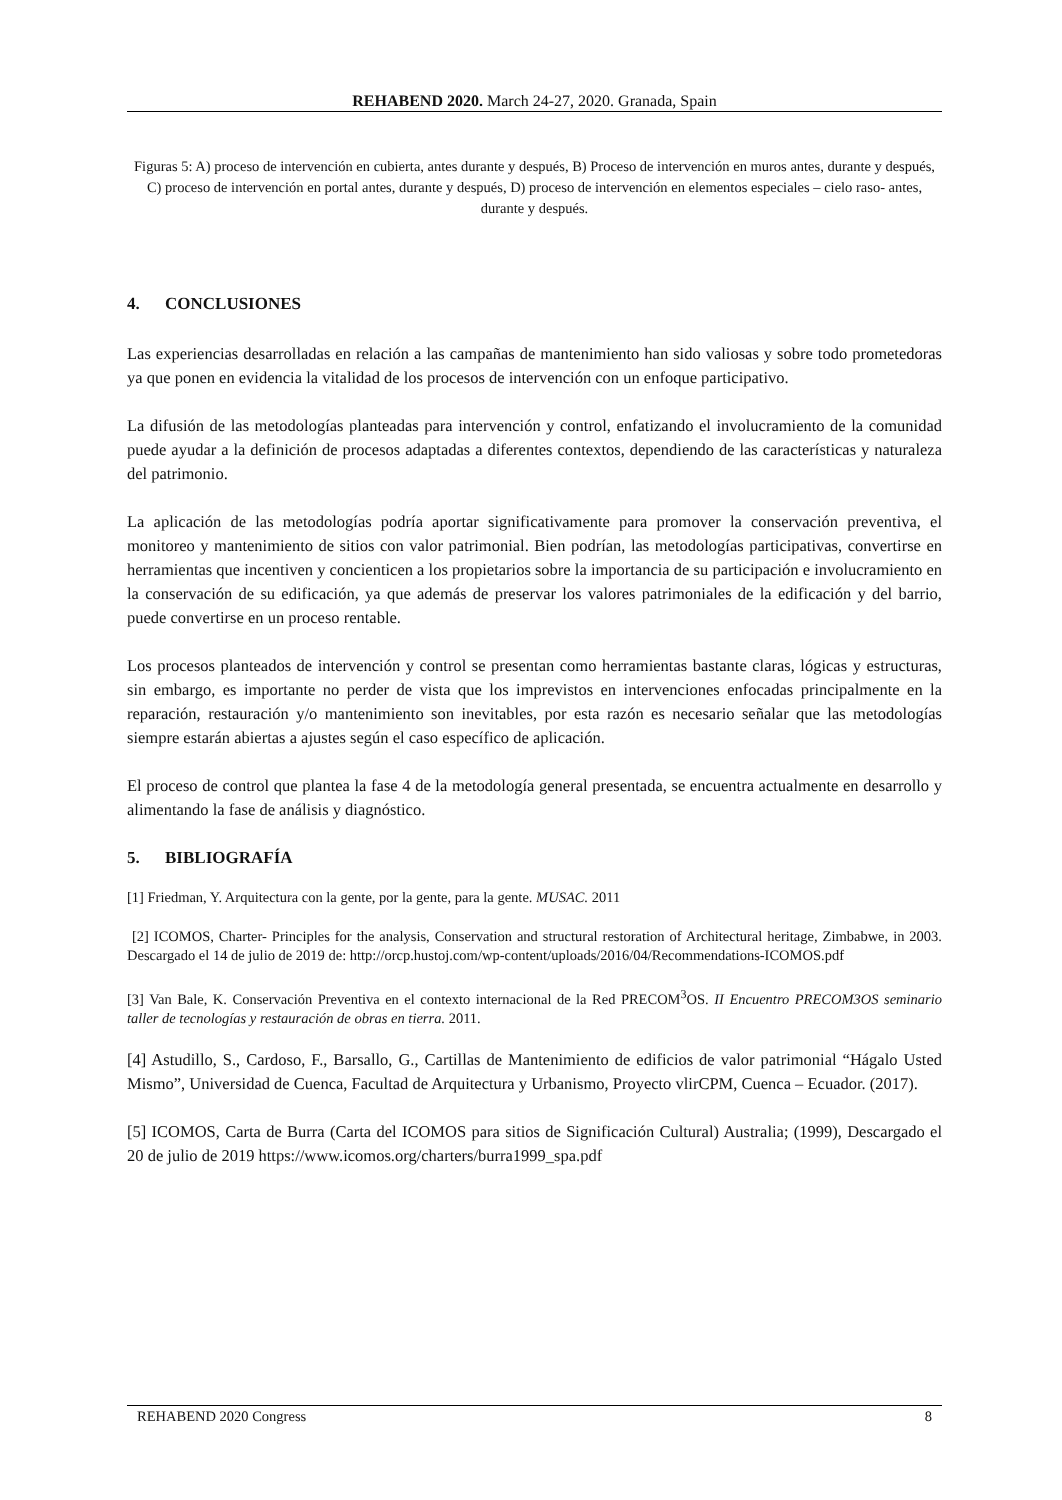REHABEND 2020. March 24-27, 2020. Granada, Spain
Figuras 5: A) proceso de intervención en cubierta, antes durante y después, B) Proceso de intervención en muros antes, durante y después, C) proceso de intervención en portal antes, durante y después, D) proceso de intervención en elementos especiales – cielo raso- antes, durante y después.
4. CONCLUSIONES
Las experiencias desarrolladas en relación a las campañas de mantenimiento han sido valiosas y sobre todo prometedoras ya que ponen en evidencia la vitalidad de los procesos de intervención con un enfoque participativo.
La difusión de las metodologías planteadas para intervención y control, enfatizando el involucramiento de la comunidad puede ayudar a la definición de procesos adaptadas a diferentes contextos, dependiendo de las características y naturaleza del patrimonio.
La aplicación de las metodologías podría aportar significativamente para promover la conservación preventiva, el monitoreo y mantenimiento de sitios con valor patrimonial. Bien podrían, las metodologías participativas, convertirse en herramientas que incentiven y concienticen a los propietarios sobre la importancia de su participación e involucramiento en la conservación de su edificación, ya que además de preservar los valores patrimoniales de la edificación y del barrio, puede convertirse en un proceso rentable.
Los procesos planteados de intervención y control se presentan como herramientas bastante claras, lógicas y estructuras, sin embargo, es importante no perder de vista que los imprevistos en intervenciones enfocadas principalmente en la reparación, restauración y/o mantenimiento son inevitables, por esta razón es necesario señalar que las metodologías siempre estarán abiertas a ajustes según el caso específico de aplicación.
El proceso de control que plantea la fase 4 de la metodología general presentada, se encuentra actualmente en desarrollo y alimentando la fase de análisis y diagnóstico.
5. BIBLIOGRAFÍA
[1] Friedman, Y. Arquitectura con la gente, por la gente, para la gente. MUSAC. 2011
[2] ICOMOS, Charter- Principles for the analysis, Conservation and structural restoration of Architectural heritage, Zimbabwe, in 2003. Descargado el 14 de julio de 2019 de: http://orcp.hustoj.com/wp-content/uploads/2016/04/Recommendations-ICOMOS.pdf
[3] Van Bale, K. Conservación Preventiva en el contexto internacional de la Red PRECOM<sup>3</sup>OS. II Encuentro PRECOM3OS seminario taller de tecnologías y restauración de obras en tierra. 2011.
[4] Astudillo, S., Cardoso, F., Barsallo, G., Cartillas de Mantenimiento de edificios de valor patrimonial “Hágalo Usted Mismo”, Universidad de Cuenca, Facultad de Arquitectura y Urbanismo, Proyecto vlirCPM, Cuenca – Ecuador. (2017).
[5] ICOMOS, Carta de Burra (Carta del ICOMOS para sitios de Significación Cultural) Australia; (1999), Descargado el 20 de julio de 2019 https://www.icomos.org/charters/burra1999_spa.pdf
REHABEND 2020 Congress 8